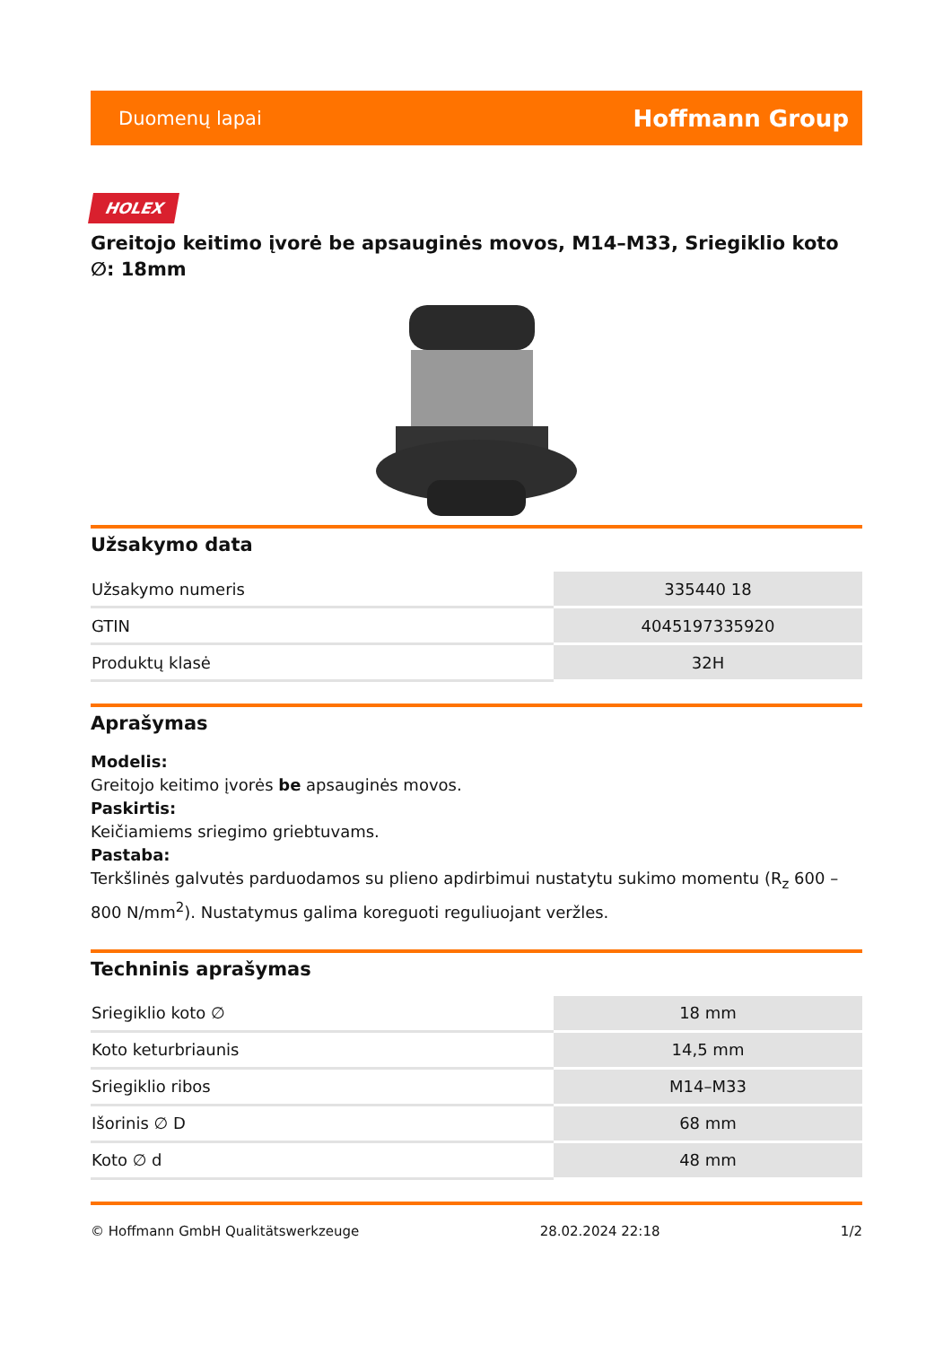Duomenų lapai Hoffmann Group
HOLEX
Greitojo keitimo įvorė be apsauginės movos, M14–M33, Sriegiklio koto ∅: 18mm
Užsakymo data
| Užsakymo numeris | 335440 18 |
| GTIN | 4045197335920 |
| Produktų klasė | 32H |
Aprašymas
Modelis:
Greitojo keitimo įvorės be apsauginės movos.
Paskirtis:
Keičiamiems sriegimo griebtuvams.
Pastaba:
Terkšlinės galvutės parduodamos su plieno apdirbimui nustatytu sukimo momentu (R<sub>z</sub> 600 – 800 N/mm<sup>2</sup>). Nustatymus galima koreguoti reguliuojant veržles.
Techninis aprašymas
| Sriegiklio koto ∅ | 18 mm |
| Koto keturbriaunis | 14,5 mm |
| Sriegiklio ribos | M14–M33 |
| Išorinis ∅ D | 68 mm |
| Koto ∅ d | 48 mm |
© Hoffmann GmbH Qualitätswerkzeuge 28.02.2024 22:18 1/2